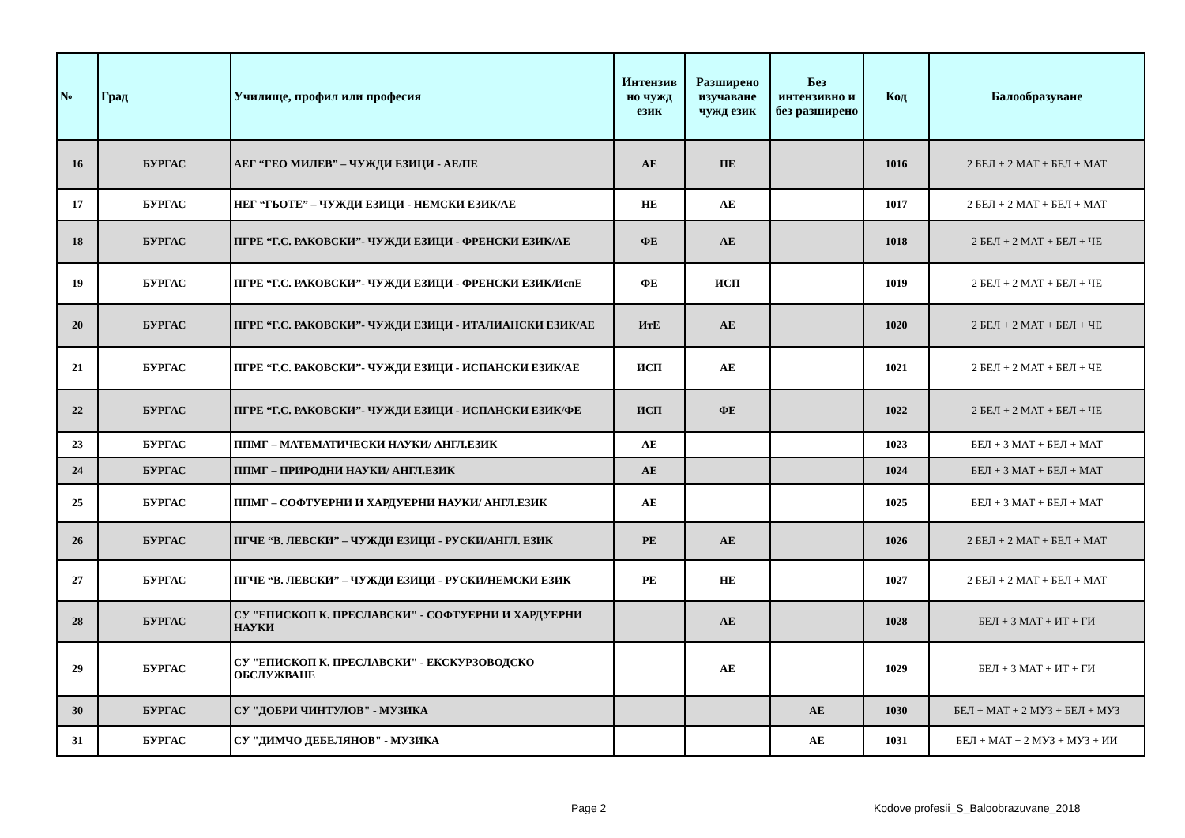| № | Град | Училище, профил или професия | Интензив но чужд език | Разширено изучаване чужд език | Без интензивно и без разширено | Код | Балообразуване |
| --- | --- | --- | --- | --- | --- | --- | --- |
| 16 | БУРГАС | АЕГ “ГЕО МИЛЕВ” – ЧУЖДИ ЕЗИЦИ - АЕ/ПЕ | АЕ | ПЕ | | 1016 | 2 БЕЛ + 2 МАТ + БЕЛ + МАТ |
| 17 | БУРГАС | НЕГ “ГЬОТЕ” – ЧУЖДИ ЕЗИЦИ - НЕМСКИ ЕЗИК/АЕ | НЕ | АЕ | | 1017 | 2 БЕЛ + 2 МАТ + БЕЛ + МАТ |
| 18 | БУРГАС | ПГРЕ “Г.С. РАКОВСКИ”- ЧУЖДИ ЕЗИЦИ - ФРЕНСКИ ЕЗИК/АЕ | ФЕ | АЕ | | 1018 | 2 БЕЛ + 2 МАТ + БЕЛ + ЧЕ |
| 19 | БУРГАС | ПГРЕ “Г.С. РАКОВСКИ”- ЧУЖДИ ЕЗИЦИ - ФРЕНСКИ ЕЗИК/ИспЕ | ФЕ | ИСП | | 1019 | 2 БЕЛ + 2 МАТ + БЕЛ + ЧЕ |
| 20 | БУРГАС | ПГРЕ “Г.С. РАКОВСКИ”- ЧУЖДИ ЕЗИЦИ - ИТАЛИАНСКИ ЕЗИК/АЕ | ИтЕ | АЕ | | 1020 | 2 БЕЛ + 2 МАТ + БЕЛ + ЧЕ |
| 21 | БУРГАС | ПГРЕ “Г.С. РАКОВСКИ”- ЧУЖДИ ЕЗИЦИ - ИСПАНСКИ ЕЗИК/АЕ | ИСП | АЕ | | 1021 | 2 БЕЛ + 2 МАТ + БЕЛ + ЧЕ |
| 22 | БУРГАС | ПГРЕ “Г.С. РАКОВСКИ”- ЧУЖДИ ЕЗИЦИ - ИСПАНСКИ ЕЗИК/ФЕ | ИСП | ФЕ | | 1022 | 2 БЕЛ + 2 МАТ + БЕЛ + ЧЕ |
| 23 | БУРГАС | ППМГ – МАТЕМАТИЧЕСКИ НАУКИ/ АНГЛ.ЕЗИК | АЕ | | | 1023 | БЕЛ + 3 МАТ + БЕЛ + МАТ |
| 24 | БУРГАС | ППМГ – ПРИРОДНИ НАУКИ/ АНГЛ.ЕЗИК | АЕ | | | 1024 | БЕЛ + 3 МАТ + БЕЛ + МАТ |
| 25 | БУРГАС | ППМГ – СОФТУЕРНИ И ХАРДУЕРНИ НАУКИ/ АНГЛ.ЕЗИК | АЕ | | | 1025 | БЕЛ + 3 МАТ + БЕЛ + МАТ |
| 26 | БУРГАС | ПГЧЕ “В. ЛЕВСКИ” – ЧУЖДИ ЕЗИЦИ - РУСКИ/АНГЛ. ЕЗИК | РЕ | АЕ | | 1026 | 2 БЕЛ + 2 МАТ + БЕЛ + МАТ |
| 27 | БУРГАС | ПГЧЕ “В. ЛЕВСКИ” – ЧУЖДИ ЕЗИЦИ - РУСКИ/НЕМСКИ ЕЗИК | РЕ | НЕ | | 1027 | 2 БЕЛ + 2 МАТ + БЕЛ + МАТ |
| 28 | БУРГАС | СУ "ЕПИСКОП К. ПРЕСЛАВСКИ" - СОФТУЕРНИ И ХАРДУЕРНИ НАУКИ | | АЕ | | 1028 | БЕЛ + 3 МАТ + ИТ + ГИ |
| 29 | БУРГАС | СУ "ЕПИСКОП К. ПРЕСЛАВСКИ" - ЕКСКУРЗОВОДСКО ОБСЛУЖВАНЕ | | АЕ | | 1029 | БЕЛ + 3 МАТ + ИТ + ГИ |
| 30 | БУРГАС | СУ "ДОБРИ ЧИНТУЛОВ" - МУЗИКА | | | АЕ | 1030 | БЕЛ + МАТ + 2 МУЗ + БЕЛ + МУЗ |
| 31 | БУРГАС | СУ "ДИМЧО ДЕБЕЛЯНОВ" - МУЗИКА | | | АЕ | 1031 | БЕЛ + МАТ + 2 МУЗ + МУЗ + ИИ |
Page 2
Kodove profesii_S_Baloobrazuvane_2018